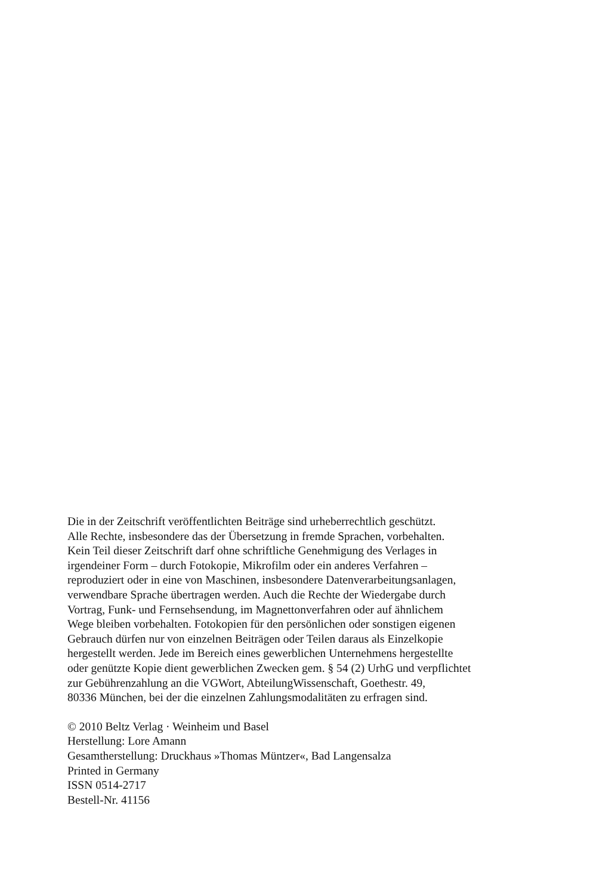Die in der Zeitschrift veröffentlichten Beiträge sind urheberrechtlich geschützt.
Alle Rechte, insbesondere das der Übersetzung in fremde Sprachen, vorbehalten.
Kein Teil dieser Zeitschrift darf ohne schriftliche Genehmigung des Verlages in
irgendeiner Form – durch Fotokopie, Mikrofilm oder ein anderes Verfahren –
reproduziert oder in eine von Maschinen, insbesondere Datenverarbeitungsanlagen,
verwendbare Sprache übertragen werden. Auch die Rechte der Wiedergabe durch
Vortrag, Funk- und Fernsehsendung, im Magnettonverfahren oder auf ähnlichem
Wege bleiben vorbehalten. Fotokopien für den persönlichen oder sonstigen eigenen
Gebrauch dürfen nur von einzelnen Beiträgen oder Teilen daraus als Einzelkopie
hergestellt werden. Jede im Bereich eines gewerblichen Unternehmens hergestellte
oder genützte Kopie dient gewerblichen Zwecken gem. § 54 (2) UrhG und verpflichtet
zur Gebührenzahlung an die VGWort, AbteilungWissenschaft, Goethestr. 49,
80336 München, bei der die einzelnen Zahlungsmodalitäten zu erfragen sind.
© 2010 Beltz Verlag · Weinheim und Basel
Herstellung: Lore Amann
Gesamtherstellung: Druckhaus »Thomas Müntzer«, Bad Langensalza
Printed in Germany
ISSN 0514-2717
Bestell-Nr. 41156